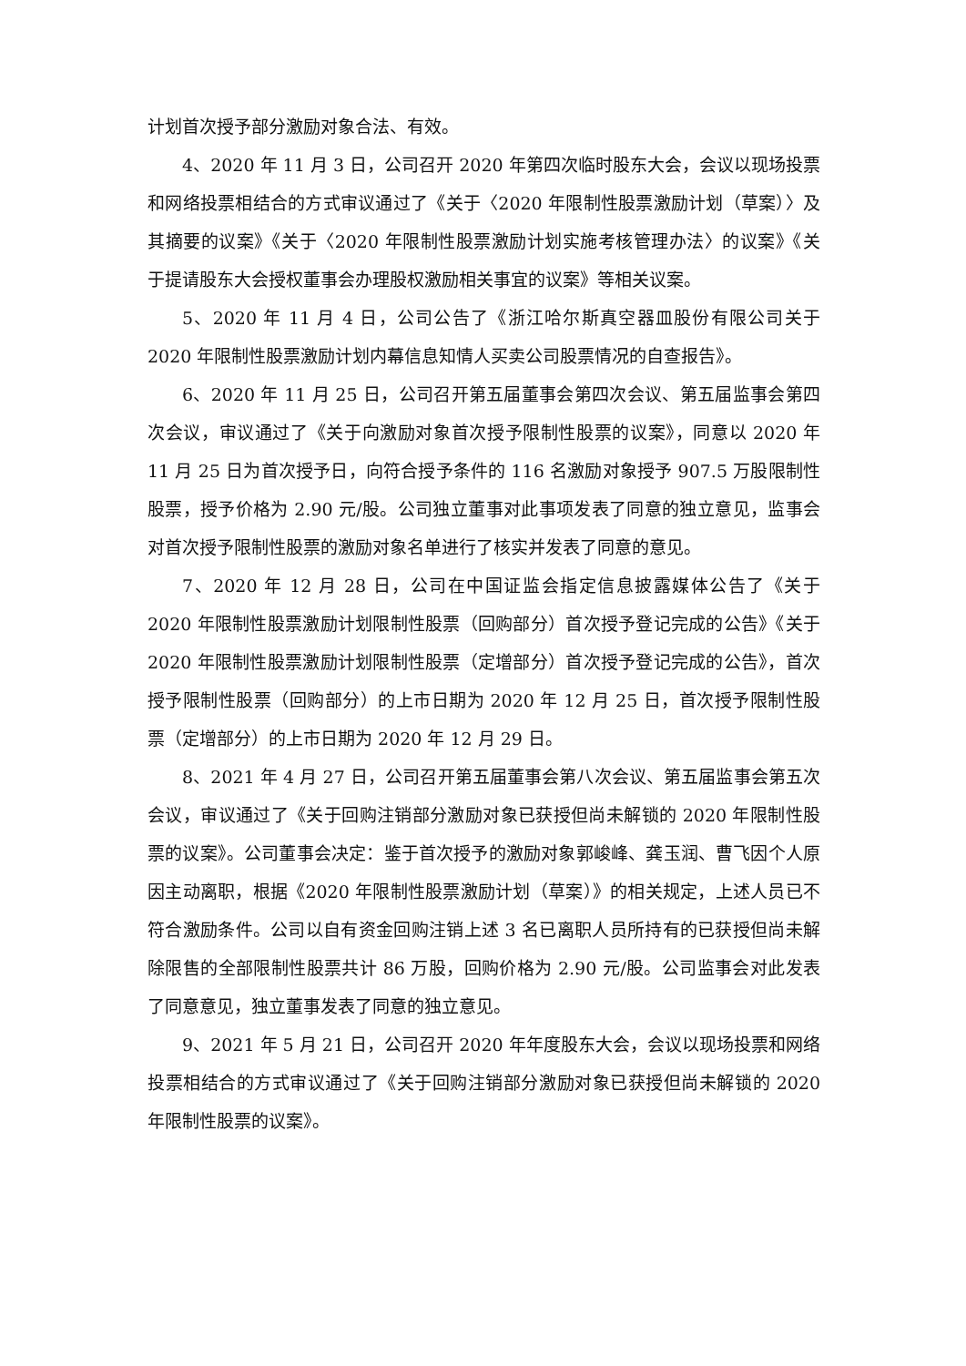计划首次授予部分激励对象合法、有效。
4、2020 年 11 月 3 日，公司召开 2020 年第四次临时股东大会，会议以现场投票和网络投票相结合的方式审议通过了《关于〈2020 年限制性股票激励计划（草案）〉及其摘要的议案》《关于〈2020 年限制性股票激励计划实施考核管理办法〉的议案》《关于提请股东大会授权董事会办理股权激励相关事宜的议案》等相关议案。
5、2020 年 11 月 4 日，公司公告了《浙江哈尔斯真空器皿股份有限公司关于 2020 年限制性股票激励计划内幕信息知情人买卖公司股票情况的自查报告》。
6、2020 年 11 月 25 日，公司召开第五届董事会第四次会议、第五届监事会第四次会议，审议通过了《关于向激励对象首次授予限制性股票的议案》，同意以 2020 年 11 月 25 日为首次授予日，向符合授予条件的 116 名激励对象授予 907.5 万股限制性股票，授予价格为 2.90 元/股。公司独立董事对此事项发表了同意的独立意见，监事会对首次授予限制性股票的激励对象名单进行了核实并发表了同意的意见。
7、2020 年 12 月 28 日，公司在中国证监会指定信息披露媒体公告了《关于 2020 年限制性股票激励计划限制性股票（回购部分）首次授予登记完成的公告》《关于 2020 年限制性股票激励计划限制性股票（定增部分）首次授予登记完成的公告》，首次授予限制性股票（回购部分）的上市日期为 2020 年 12 月 25 日，首次授予限制性股票（定增部分）的上市日期为 2020 年 12 月 29 日。
8、2021 年 4 月 27 日，公司召开第五届董事会第八次会议、第五届监事会第五次会议，审议通过了《关于回购注销部分激励对象已获授但尚未解锁的 2020 年限制性股票的议案》。公司董事会决定：鉴于首次授予的激励对象郭峻峰、龚玉润、曹飞因个人原因主动离职，根据《2020 年限制性股票激励计划（草案）》的相关规定，上述人员已不符合激励条件。公司以自有资金回购注销上述 3 名已离职人员所持有的已获授但尚未解除限售的全部限制性股票共计 86 万股，回购价格为 2.90 元/股。公司监事会对此发表了同意意见，独立董事发表了同意的独立意见。
9、2021 年 5 月 21 日，公司召开 2020 年年度股东大会，会议以现场投票和网络投票相结合的方式审议通过了《关于回购注销部分激励对象已获授但尚未解锁的 2020 年限制性股票的议案》。